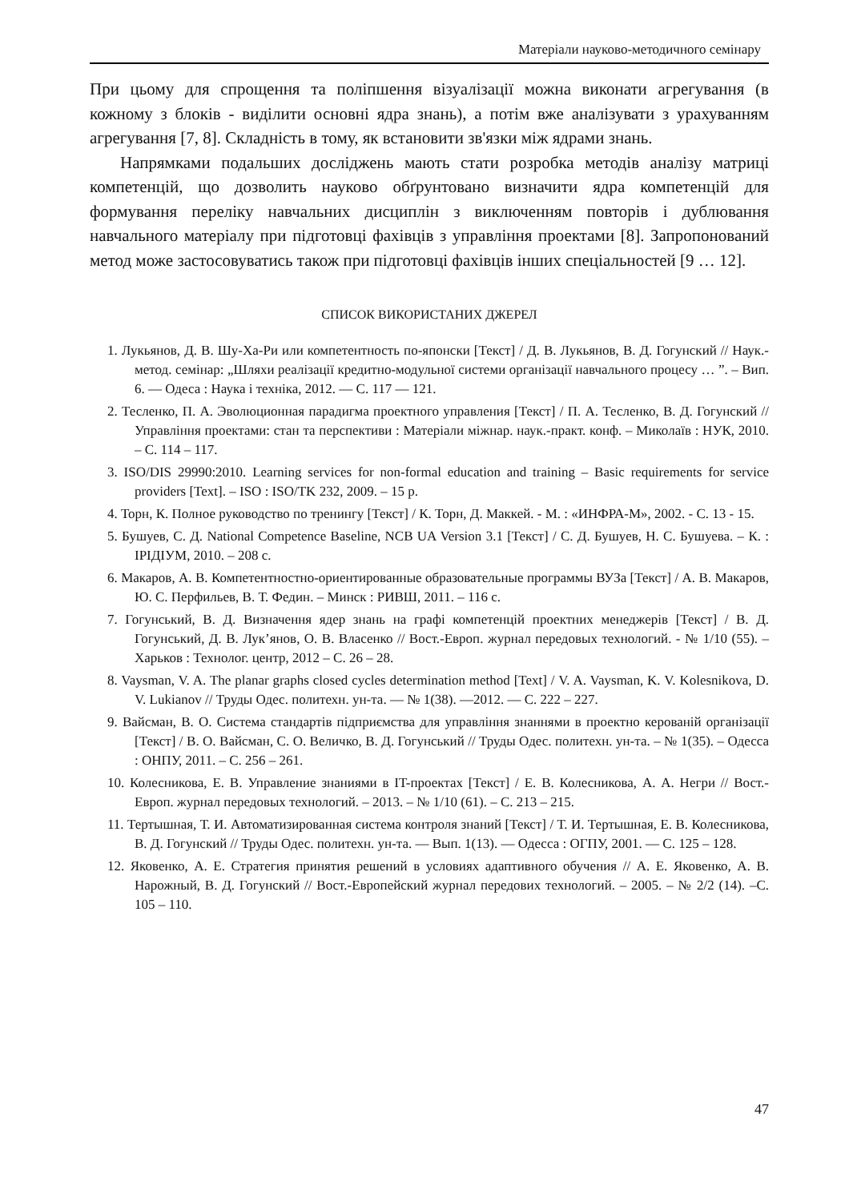Матеріали науково-методичного семінару
При цьому для спрощення та поліпшення візуалізації можна виконати агрегування (в кожному з блоків - виділити основні ядра знань), а потім вже аналізувати з урахуванням агрегування [7, 8]. Складність в тому, як встановити зв'язки між ядрами знань.
Напрямками подальших досліджень мають стати розробка методів аналізу матриці компетенцій, що дозволить науково обґрунтовано визначити ядра компетенцій для формування переліку навчальних дисциплін з виключенням повторів і дублювання навчального матеріалу при підготовці фахівців з управління проектами [8]. Запропонований метод може застосовуватись також при підготовці фахівців інших спеціальностей [9 … 12].
СПИСОК ВИКОРИСТАНИХ ДЖЕРЕЛ
1. Лукьянов, Д. В. Шу-Ха-Ри или компетентность по-японски [Текст] / Д. В. Лукьянов, В. Д. Гогунский // Наук.-метод. семінар: „Шляхи реалізації кредитно-модульної системи організації навчального процесу … ”. – Вип. 6. — Одеса : Наука і техніка, 2012. — С. 117 — 121.
2. Тесленко, П. А. Эволюционная парадигма проектного управления [Текст] / П. А. Тесленко, В. Д. Гогунский // Управління проектами: стан та перспективи : Матеріали міжнар. наук.-практ. конф. – Миколаїв : НУК, 2010. – С. 114 – 117.
3. ISO/DIS 29990:2010. Learning services for non-formal education and training – Basic requirements for service providers [Text]. – ISO : ISO/TK 232, 2009. – 15 p.
4. Торн, К. Полное руководство по тренингу [Текст] / К. Торн, Д. Маккей. - М. : «ИНФРА-М», 2002. - С. 13 - 15.
5. Бушуев, С. Д. National Competence Baseline, NCB UA Version 3.1 [Текст] / С. Д. Бушуев, Н. С. Бушуева. – К. : ІРІДІУМ, 2010. – 208 с.
6. Макаров, А. В. Компетентностно-ориентированные образовательные программы ВУЗа [Текст] / А. В. Макаров, Ю. С. Перфильев, В. Т. Федин. – Минск : РИВШ, 2011. – 116 с.
7. Гогунський, В. Д. Визначення ядер знань на графі компетенцій проектних менеджерів [Текст] / В. Д. Гогунський, Д. В. Лук’янов, О. В. Власенко // Вост.-Европ. журнал передовых технологий. - № 1/10 (55). – Харьков : Технолог. центр, 2012 – С. 26 – 28.
8. Vaysman, V. A. The planar graphs closed cycles determination method [Text] / V. A. Vaysman, K. V. Kolesnikova, D. V. Lukianov // Труды Одес. политехн. ун-та. — № 1(38). —2012. — С. 222 – 227.
9. Вайсман, В. О. Система стандартів підприємства для управління знаннями в проектно керованій організації [Текст] / В. О. Вайсман, С. О. Величко, В. Д. Гогунський // Труды Одес. политехн. ун-та. – № 1(35). – Одесса : ОНПУ, 2011. – С. 256 – 261.
10. Колесникова, Е. В. Управление знаниями в IT-проектах [Текст] / Е. В. Колесникова, А. А. Негри // Вост.-Европ. журнал передовых технологий. – 2013. – № 1/10 (61). – С. 213 – 215.
11. Тертышная, Т. И. Автоматизированная система контроля знаний [Текст] / Т. И. Тертышная, Е. В. Колесникова, В. Д. Гогунский // Труды Одес. политехн. ун-та. — Вып. 1(13). — Одесса : ОГПУ, 2001. — С. 125 – 128.
12. Яковенко, А. Е. Стратегия принятия решений в условиях адаптивного обучения // А. Е. Яковенко, А. В. Нарожный, В. Д. Гогунский // Вост.-Европейский журнал передових технологий. – 2005. – № 2/2 (14). –С. 105 – 110.
47